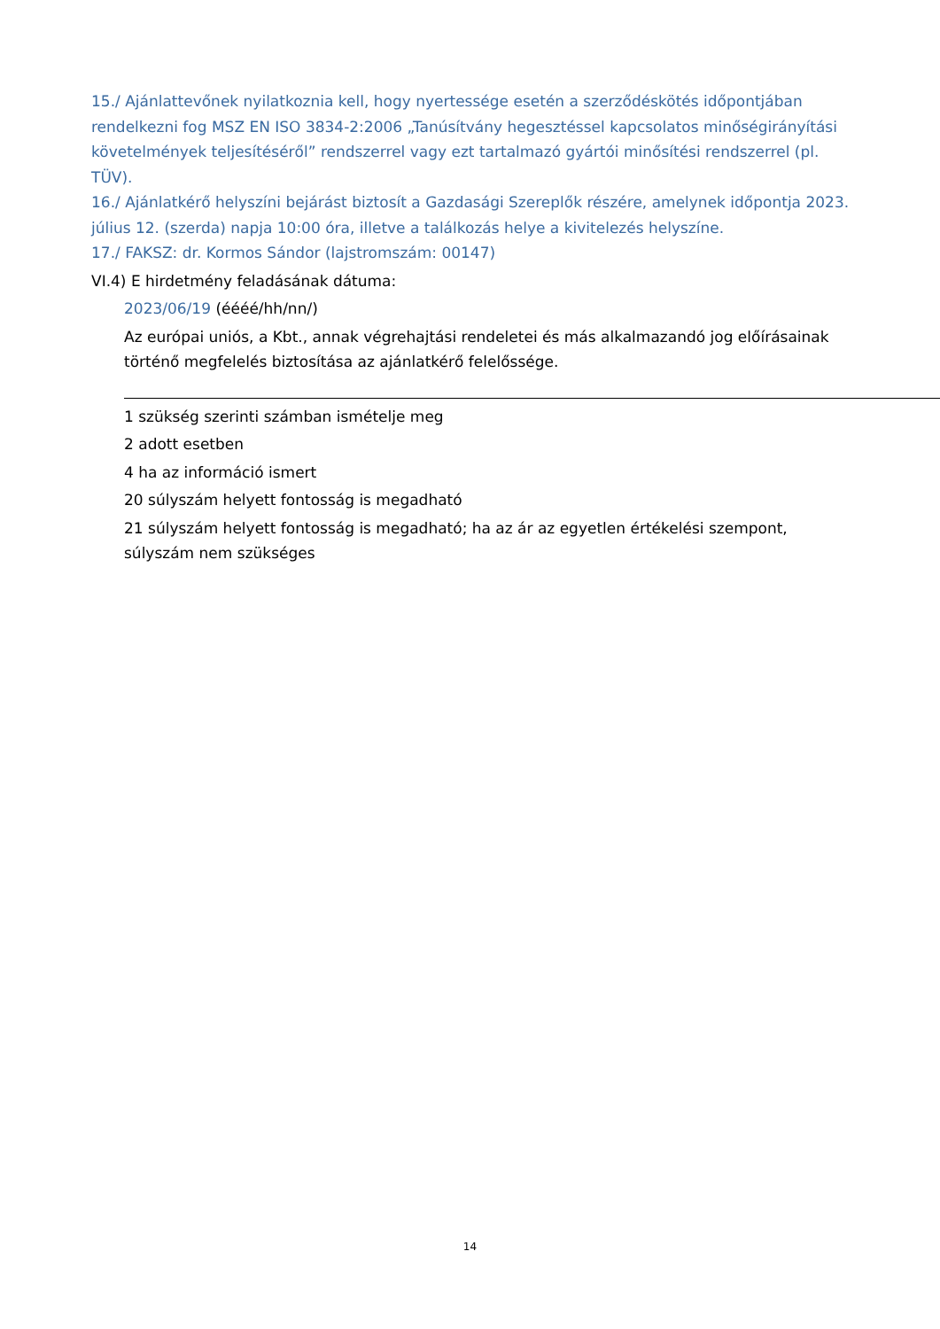15./ Ajánlattevőnek nyilatkoznia kell, hogy nyertessége esetén a szerződéskötés időpontjában rendelkezni fog MSZ EN ISO 3834-2:2006 „Tanúsítvány hegesztéssel kapcsolatos minőségirányítási követelmények teljesítéséről” rendszerrel vagy ezt tartalmazó gyártói minősítési rendszerrel (pl. TÜV).
16./ Ajánlatkérő helyszíni bejárást biztosít a Gazdasági Szereplők részére, amelynek időpontja 2023. július 12. (szerda) napja 10:00 óra, illetve a találkozás helye a kivitelezés helyszíne.
17./ FAKSZ: dr. Kormos Sándor (lajstromszám: 00147)
VI.4) E hirdetmény feladásának dátuma:
2023/06/19 (éééé/hh/nn/)
Az európai uniós, a Kbt., annak végrehajtási rendeletei és más alkalmazandó jog előírásainak történő megfelelés biztosítása az ajánlatkérő felelőssége.
1 szükség szerinti számban ismételje meg
2 adott esetben
4 ha az információ ismert
20 súlyszám helyett fontosság is megadható
21 súlyszám helyett fontosság is megadható; ha az ár az egyetlen értékelési szempont, súlyszám nem szükséges
14